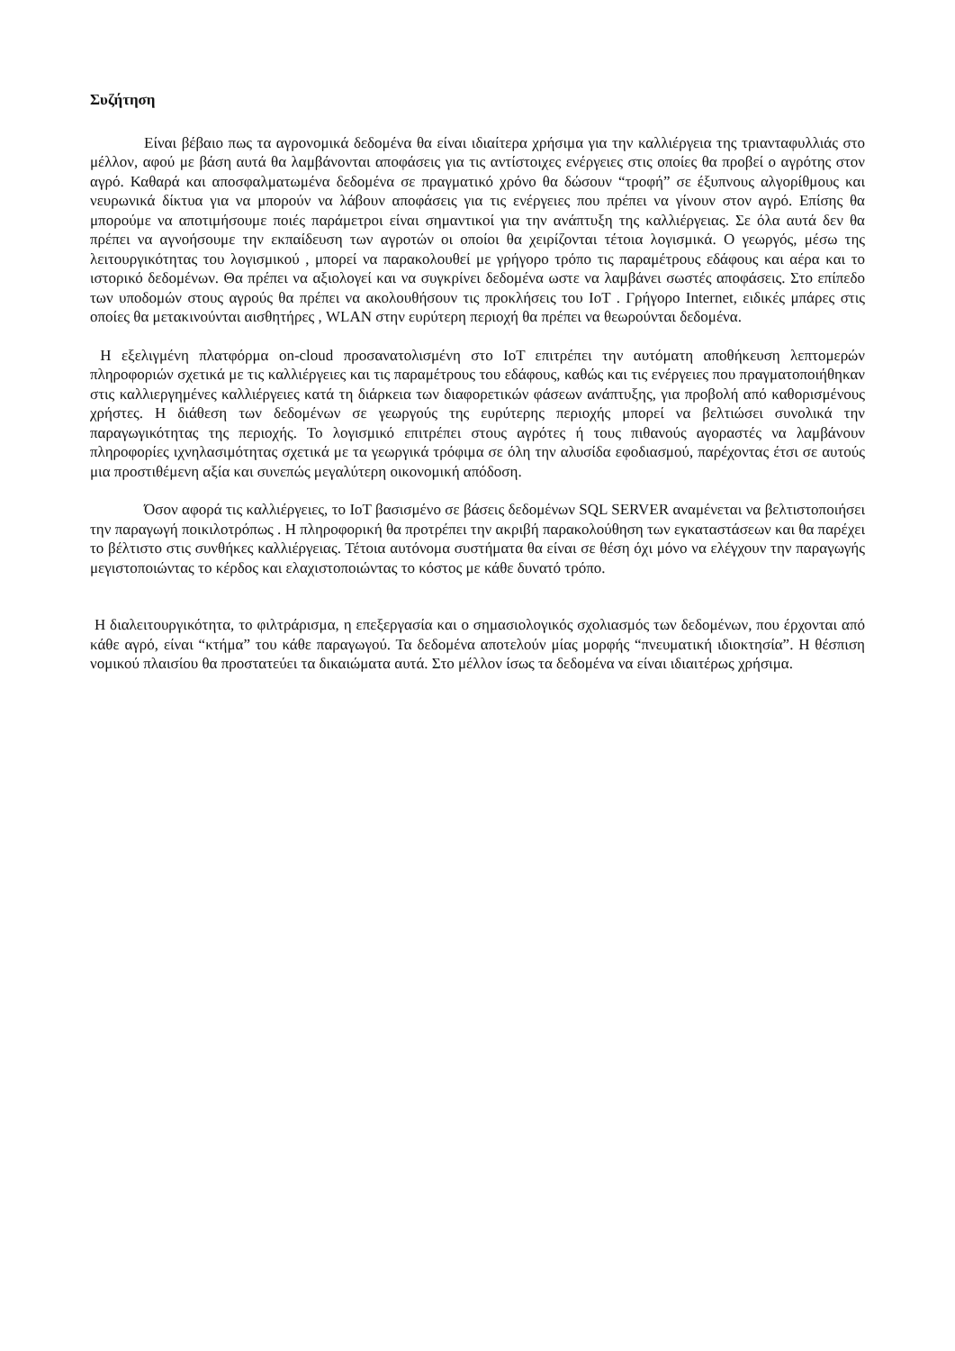Συζήτηση
Είναι βέβαιο πως τα αγρονομικά δεδομένα θα είναι ιδιαίτερα χρήσιμα για την καλλιέργεια της τριανταφυλλιάς στο μέλλον, αφού με βάση αυτά θα λαμβάνονται αποφάσεις για τις αντίστοιχες ενέργειες στις οποίες θα προβεί ο αγρότης στον αγρό. Καθαρά και αποσφαλματωμένα δεδομένα σε πραγματικό χρόνο θα δώσουν “τροφή” σε έξυπνους αλγορίθμους και νευρωνικά δίκτυα για να μπορούν να λάβουν αποφάσεις για τις ενέργειες που πρέπει να γίνουν στον αγρό. Επίσης θα μπορούμε να αποτιμήσουμε ποιές παράμετροι είναι σημαντικοί για την ανάπτυξη της καλλιέργειας. Σε όλα αυτά δεν θα πρέπει να αγνοήσουμε την εκπαίδευση των αγροτών οι οποίοι θα χειρίζονται τέτοια λογισμικά. Ο γεωργός, μέσω της λειτουργικότητας του λογισμικού , μπορεί να παρακολουθεί με γρήγορο τρόπο τις παραμέτρους εδάφους και αέρα και το ιστορικό δεδομένων. Θα πρέπει να αξιολογεί και να συγκρίνει δεδομένα ωστε να λαμβάνει σωστές αποφάσεις. Στο επίπεδο των υποδομών στους αγρούς θα πρέπει να ακολουθήσουν τις προκλήσεις του IoT . Γρήγορο Internet, ειδικές μπάρες στις οποίες θα μετακινούνται αισθητήρες , WLAN στην ευρύτερη περιοχή θα πρέπει να θεωρούνται δεδομένα.
Η εξελιγμένη πλατφόρμα on-cloud προσανατολισμένη στο IoT επιτρέπει την αυτόματη αποθήκευση λεπτομερών πληροφοριών σχετικά με τις καλλιέργειες και τις παραμέτρους του εδάφους, καθώς και τις ενέργειες που πραγματοποιήθηκαν στις καλλιεργημένες καλλιέργειες κατά τη διάρκεια των διαφορετικών φάσεων ανάπτυξης, για προβολή από καθορισμένους χρήστες. Η διάθεση των δεδομένων σε γεωργούς της ευρύτερης περιοχής μπορεί να βελτιώσει συνολικά την παραγωγικότητας της περιοχής. Το λογισμικό επιτρέπει στους αγρότες ή τους πιθανούς αγοραστές να λαμβάνουν πληροφορίες ιχνηλασιμότητας σχετικά με τα γεωργικά τρόφιμα σε όλη την αλυσίδα εφοδιασμού, παρέχοντας έτσι σε αυτούς μια προστιθέμενη αξία και συνεπώς μεγαλύτερη οικονομική απόδοση.
Όσον αφορά τις καλλιέργειες, το IoT βασισμένο σε βάσεις δεδομένων SQL SERVER αναμένεται να βελτιστοποιήσει την παραγωγή ποικιλοτρόπως . Η πληροφορική θα προτρέπει την ακριβή παρακολούθηση των εγκαταστάσεων και θα παρέχει το βέλτιστο στις συνθήκες καλλιέργειας. Τέτοια αυτόνομα συστήματα θα είναι σε θέση όχι μόνο να ελέγχουν την παραγωγής μεγιστοποιώντας το κέρδος και ελαχιστοποιώντας το κόστος με κάθε δυνατό τρόπο.
Η διαλειτουργικότητα, το φιλτράρισμα, η επεξεργασία και ο σημασιολογικός σχολιασμός των δεδομένων, που έρχονται από κάθε αγρό, είναι “κτήμα” του κάθε παραγωγού. Τα δεδομένα αποτελούν μίας μορφής “πνευματική ιδιοκτησία”. Η θέσπιση νομικού πλαισίου θα προστατεύει τα δικαιώματα αυτά. Στο μέλλον ίσως τα δεδομένα να είναι ιδιαιτέρως χρήσιμα.